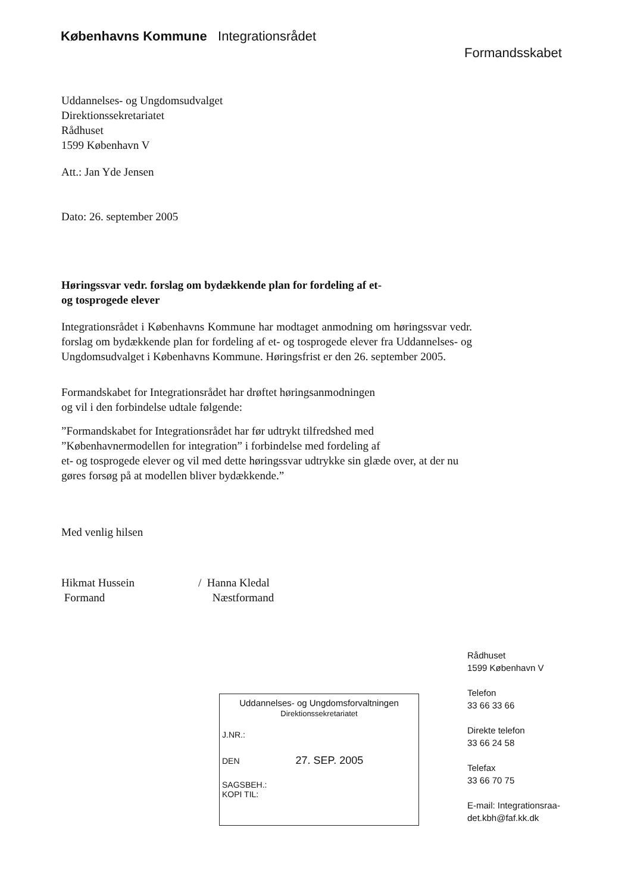Københavns Kommune Integrationsrådet
Formandsskabet
Uddannelses- og Ungdomsudvalget
Direktionssekretariatet
Rådhuset
1599 København V
Att.: Jan Yde Jensen
Dato: 26. september 2005
Høringssvar vedr. forslag om bydækkende plan for fordeling af et-
og tosprogede elever
Integrationsrådet i Københavns Kommune har modtaget anmodning om høringssvar vedr. forslag om bydækkende plan for fordeling af et- og tosprogede elever fra Uddannelses- og Ungdomsudvalget i Københavns Kommune. Høringsfrist er den 26. september 2005.
Formandskabet for Integrationsrådet har drøftet høringsanmodningen
og vil i den forbindelse udtale følgende:
”Formandskabet for Integrationsrådet har før udtrykt tilfredshed med
”Københavnermodellen for integration” i forbindelse med fordeling af
et- og tosprogede elever og vil med dette høringssvar udtrykke sin glæde over, at der nu gøres forsøg på at modellen bliver bydækkende.”
Med venlig hilsen
Hikmat Hussein
Formand
/ Hanna Kledal
Næstformand
Uddannelses- og Ungdomsforvaltningen
Direktionssekretariatet
J.NR.:
DEN 27. SEP. 2005
SAGSBEH.:
KOPI TIL:
Rådhuset
1599 København V
Telefon
33 66 33 66
Direkte telefon
33 66 24 58
Telefax
33 66 70 75
E-mail: Integrationsraa-
det.kbh@faf.kk.dk